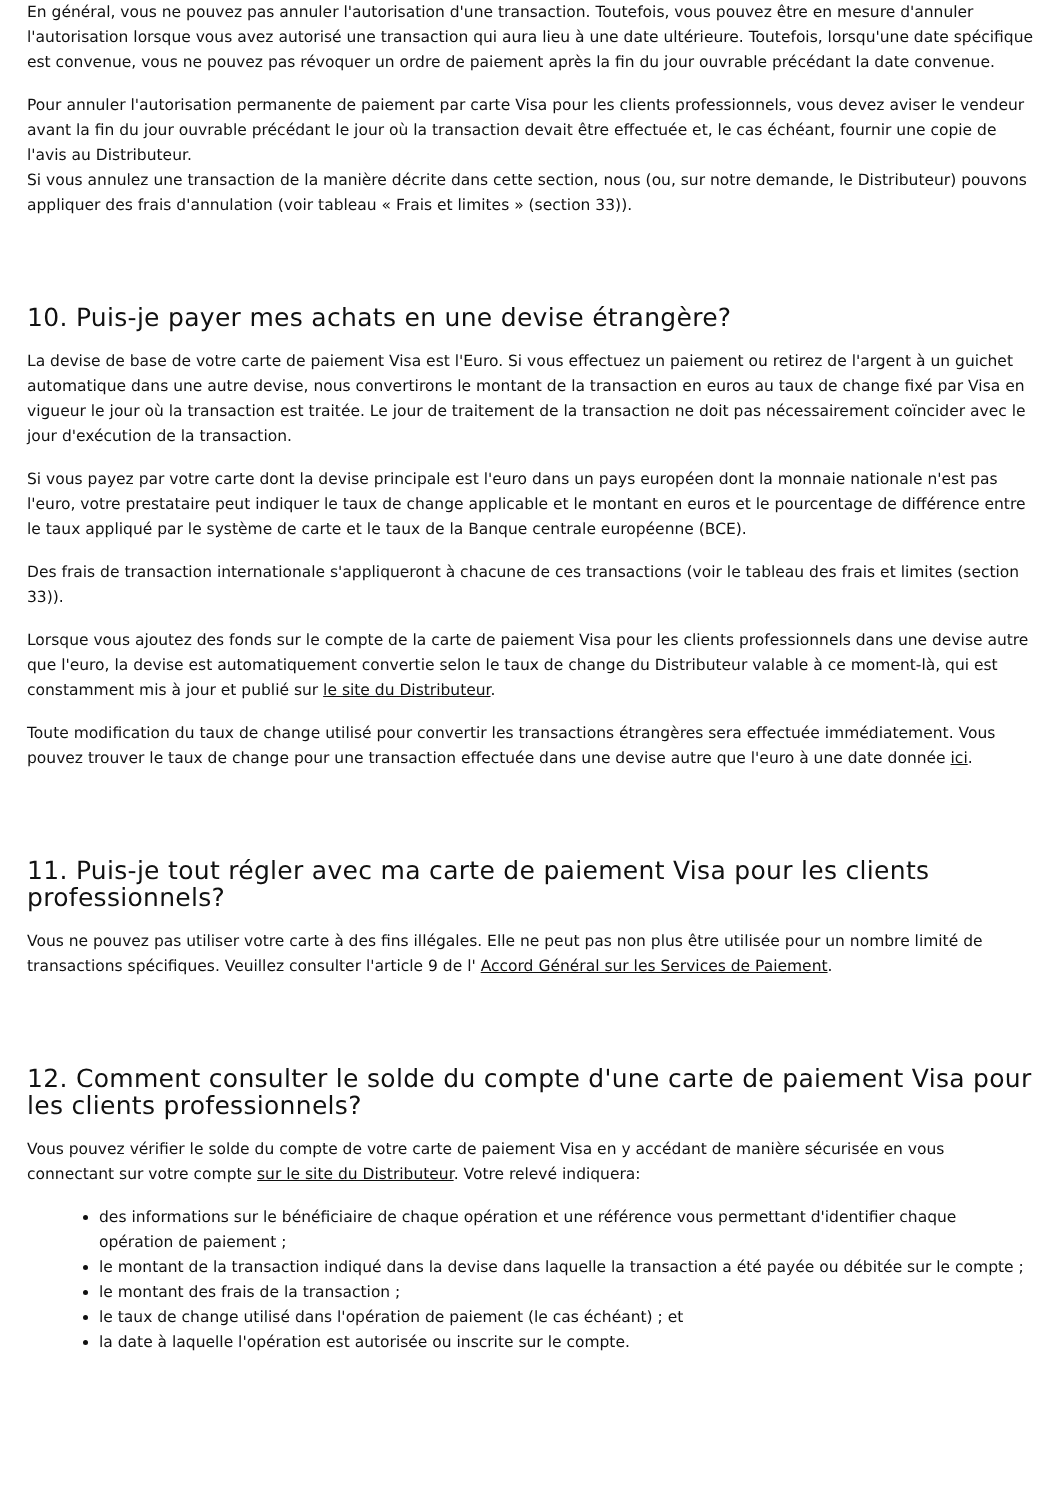En général, vous ne pouvez pas annuler l'autorisation d'une transaction. Toutefois, vous pouvez être en mesure d'annuler l'autorisation lorsque vous avez autorisé une transaction qui aura lieu à une date ultérieure. Toutefois, lorsqu'une date spécifique est convenue, vous ne pouvez pas révoquer un ordre de paiement après la fin du jour ouvrable précédant la date convenue.
Pour annuler l'autorisation permanente de paiement par carte Visa pour les clients professionnels, vous devez aviser le vendeur avant la fin du jour ouvrable précédant le jour où la transaction devait être effectuée et, le cas échéant, fournir une copie de l'avis au Distributeur.
Si vous annulez une transaction de la manière décrite dans cette section, nous (ou, sur notre demande, le Distributeur) pouvons appliquer des frais d'annulation (voir tableau « Frais et limites » (section 33)).
10. Puis-je payer mes achats en une devise étrangère?
La devise de base de votre carte de paiement Visa est l'Euro. Si vous effectuez un paiement ou retirez de l'argent à un guichet automatique dans une autre devise, nous convertirons le montant de la transaction en euros au taux de change fixé par Visa en vigueur le jour où la transaction est traitée. Le jour de traitement de la transaction ne doit pas nécessairement coïncider avec le jour d'exécution de la transaction.
Si vous payez par votre carte dont la devise principale est l'euro dans un pays européen dont la monnaie nationale n'est pas l'euro, votre prestataire peut indiquer le taux de change applicable et le montant en euros et le pourcentage de différence entre le taux appliqué par le système de carte et le taux de la Banque centrale européenne (BCE).
Des frais de transaction internationale s'appliqueront à chacune de ces transactions (voir le tableau des frais et limites (section 33)).
Lorsque vous ajoutez des fonds sur le compte de la carte de paiement Visa pour les clients professionnels dans une devise autre que l'euro, la devise est automatiquement convertie selon le taux de change du Distributeur valable à ce moment-là, qui est constamment mis à jour et publié sur le site du Distributeur.
Toute modification du taux de change utilisé pour convertir les transactions étrangères sera effectuée immédiatement. Vous pouvez trouver le taux de change pour une transaction effectuée dans une devise autre que l'euro à une date donnée ici.
11. Puis-je tout régler avec ma carte de paiement Visa pour les clients professionnels?
Vous ne pouvez pas utiliser votre carte à des fins illégales. Elle ne peut pas non plus être utilisée pour un nombre limité de transactions spécifiques. Veuillez consulter l'article 9 de l' Accord Général sur les Services de Paiement.
12. Comment consulter le solde du compte d'une carte de paiement Visa pour les clients professionnels?
Vous pouvez vérifier le solde du compte de votre carte de paiement Visa en y accédant de manière sécurisée en vous connectant sur votre compte sur le site du Distributeur. Votre relevé indiquera:
des informations sur le bénéficiaire de chaque opération et une référence vous permettant d'identifier chaque opération de paiement ;
le montant de la transaction indiqué dans la devise dans laquelle la transaction a été payée ou débitée sur le compte ;
le montant des frais de la transaction ;
le taux de change utilisé dans l'opération de paiement (le cas échéant) ; et
la date à laquelle l'opération est autorisée ou inscrite sur le compte.